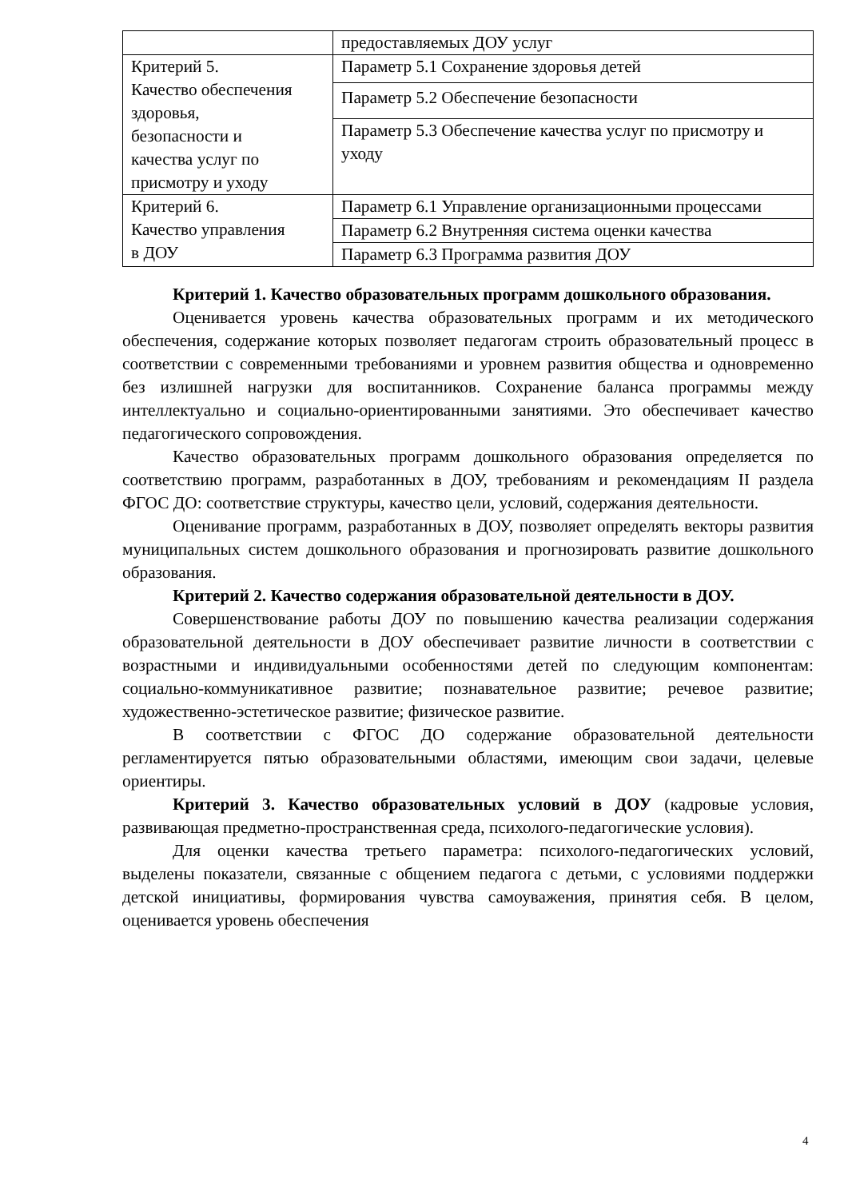| | предоставляемых ДОУ услуг |
| Критерий 5. Качество обеспечения здоровья, безопасности и качества услуг по присмотру и уходу | Параметр 5.1 Сохранение здоровья детей |
| | Параметр 5.2 Обеспечение безопасности |
| | Параметр 5.3 Обеспечение качества услуг по присмотру и уходу |
| Критерий 6. Качество управления в ДОУ | Параметр 6.1 Управление организационными процессами |
| | Параметр 6.2 Внутренняя система оценки качества |
| | Параметр 6.3 Программа развития ДОУ |
Критерий 1. Качество образовательных программ дошкольного образования.
Оценивается уровень качества образовательных программ и их методического обеспечения, содержание которых позволяет педагогам строить образовательный процесс в соответствии с современными требованиями и уровнем развития общества и одновременно без излишней нагрузки для воспитанников. Сохранение баланса программы между интеллектуально и социально-ориентированными занятиями. Это обеспечивает качество педагогического сопровождения.
Качество образовательных программ дошкольного образования определяется по соответствию программ, разработанных в ДОУ, требованиям и рекомендациям II раздела ФГОС ДО: соответствие структуры, качество цели, условий, содержания деятельности.
Оценивание программ, разработанных в ДОУ, позволяет определять векторы развития муниципальных систем дошкольного образования и прогнозировать развитие дошкольного образования.
Критерий 2. Качество содержания образовательной деятельности в ДОУ.
Совершенствование работы ДОУ по повышению качества реализации содержания образовательной деятельности в ДОУ обеспечивает развитие личности в соответствии с возрастными и индивидуальными особенностями детей по следующим компонентам: социально-коммуникативное развитие; познавательное развитие; речевое развитие; художественно-эстетическое развитие; физическое развитие.
В соответствии с ФГОС ДО содержание образовательной деятельности регламентируется пятью образовательными областями, имеющим свои задачи, целевые ориентиры.
Критерий 3. Качество образовательных условий в ДОУ (кадровые условия, развивающая предметно-пространственная среда, психолого-педагогические условия).
Для оценки качества третьего параметра: психолого-педагогических условий, выделены показатели, связанные с общением педагога с детьми, с условиями поддержки детской инициативы, формирования чувства самоуважения, принятия себя. В целом, оценивается уровень обеспечения
4